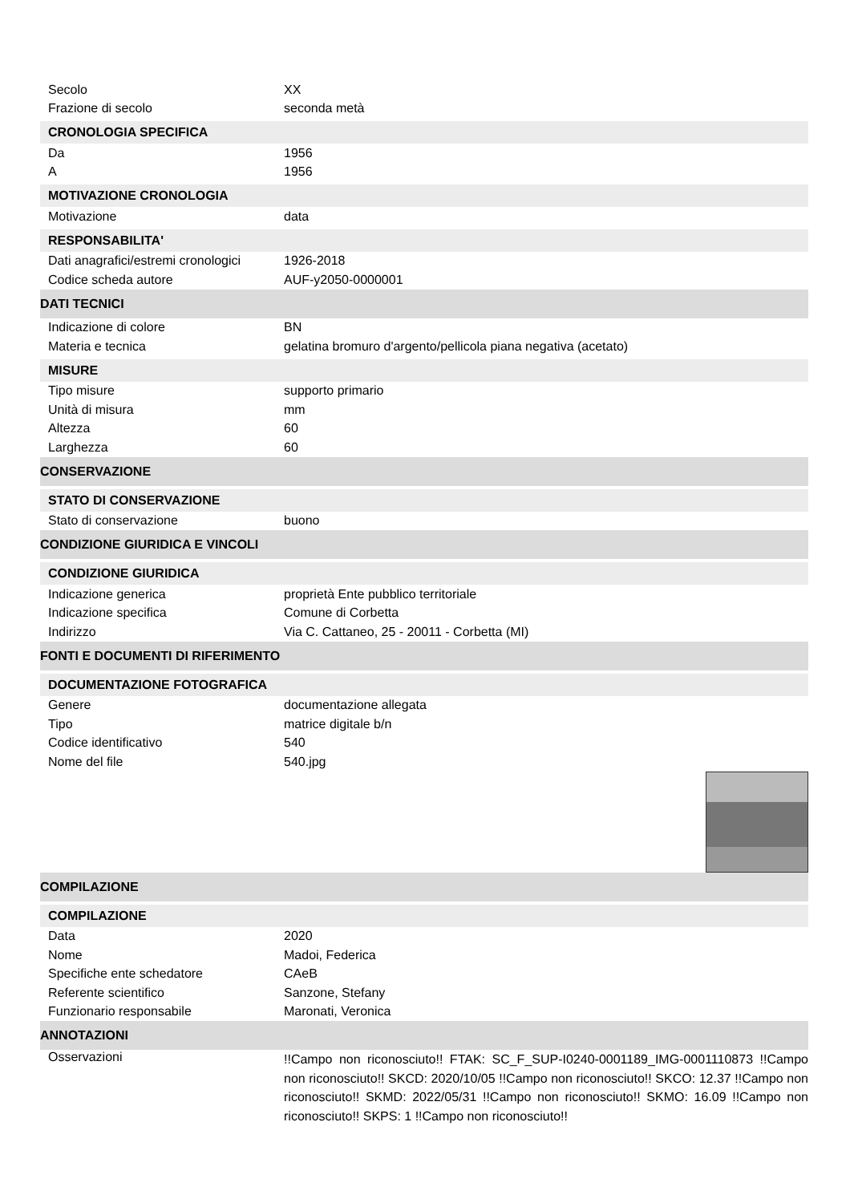Secolo XX
Frazione di secolo seconda metà
CRONOLOGIA SPECIFICA
Da 1956
A 1956
MOTIVAZIONE CRONOLOGIA
Motivazione data
RESPONSABILITA'
Dati anagrafici/estremi cronologici 1926-2018
Codice scheda autore AUF-y2050-0000001
DATI TECNICI
Indicazione di colore BN
Materia e tecnica gelatina bromuro d'argento/pellicola piana negativa (acetato)
MISURE
Tipo misure supporto primario
Unità di misura mm
Altezza 60
Larghezza 60
CONSERVAZIONE
STATO DI CONSERVAZIONE
Stato di conservazione buono
CONDIZIONE GIURIDICA E VINCOLI
CONDIZIONE GIURIDICA
Indicazione generica proprietà Ente pubblico territoriale
Indicazione specifica Comune di Corbetta
Indirizzo Via C. Cattaneo, 25 - 20011 - Corbetta (MI)
FONTI E DOCUMENTI DI RIFERIMENTO
DOCUMENTAZIONE FOTOGRAFICA
Genere documentazione allegata
Tipo matrice digitale b/n
Codice identificativo 540
Nome del file 540.jpg
COMPILAZIONE
COMPILAZIONE
Data 2020
Nome Madoi, Federica
Specifiche ente schedatore CAeB
Referente scientifico Sanzone, Stefany
Funzionario responsabile Maronati, Veronica
ANNOTAZIONI
Osservazioni!!Campo non riconosciuto!! FTAK: SC_F_SUP-I0240-0001189_IMG-0001110873 !!Campo non riconosciuto!! SKCD: 2020/10/05 !!Campo non riconosciuto!! SKCO: 12.37 !!Campo non riconosciuto!! SKMD: 2022/05/31 !!Campo non riconosciuto!! SKMO: 16.09 !!Campo non riconosciuto!! SKPS: 1 !!Campo non riconosciuto!!